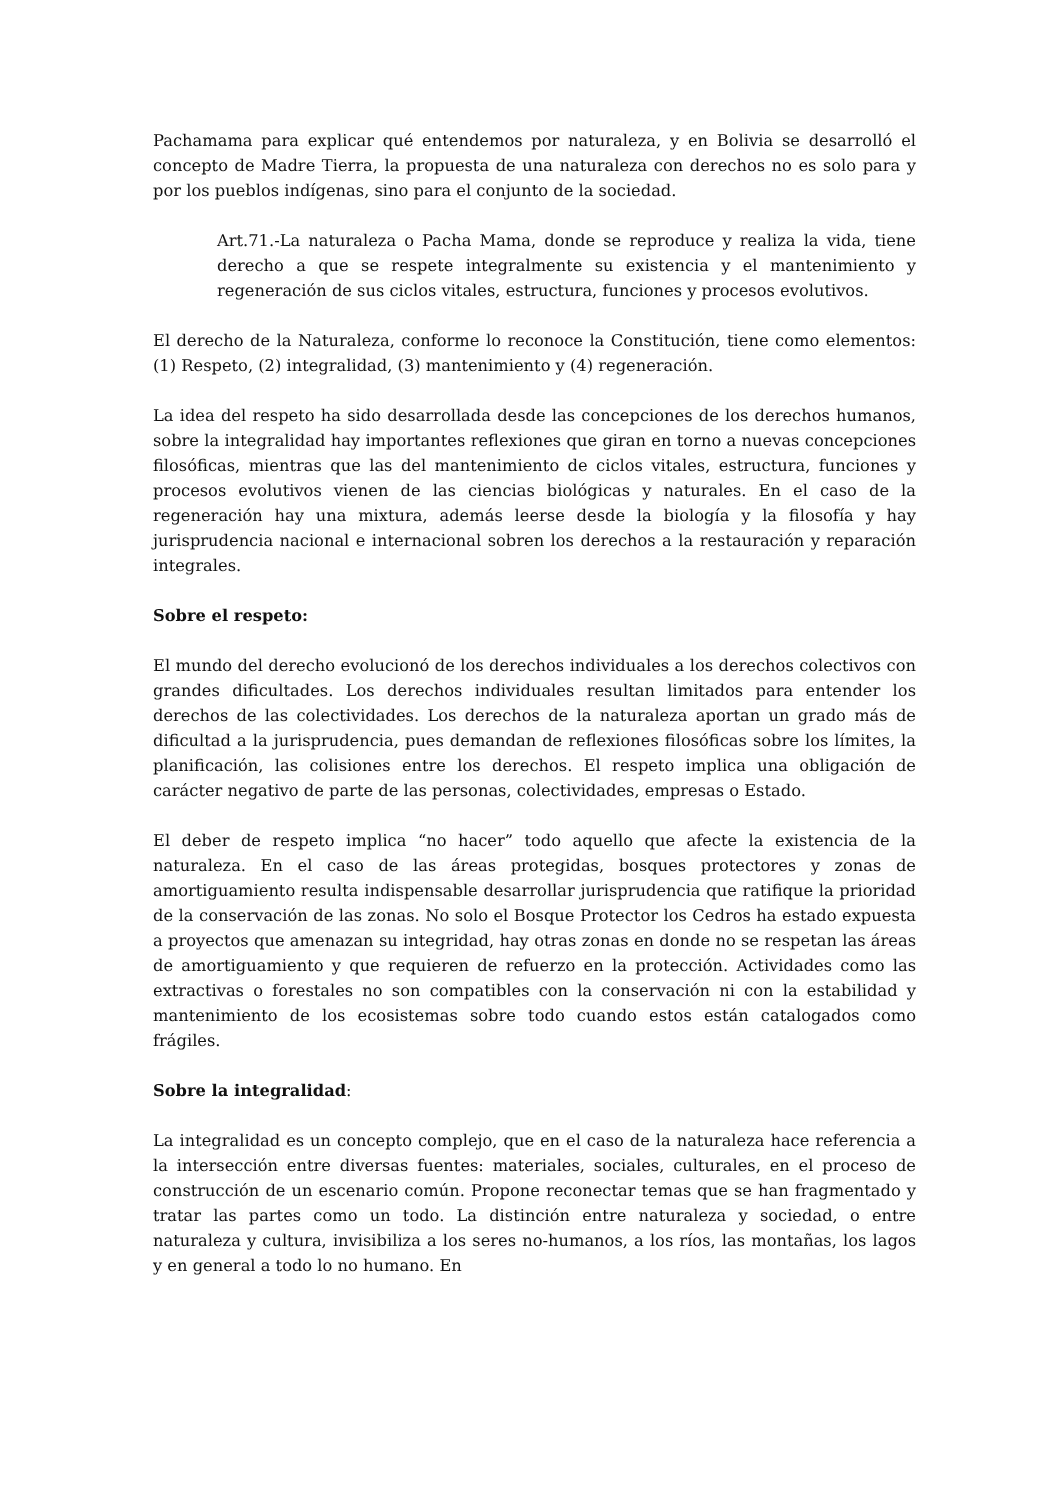Pachamama para explicar qué entendemos por naturaleza, y en Bolivia se desarrolló el concepto de Madre Tierra, la propuesta de una naturaleza con derechos no es solo para y por los pueblos indígenas, sino para el conjunto de la sociedad.
Art.71.-La naturaleza o Pacha Mama, donde se reproduce y realiza la vida, tiene derecho a que se respete integralmente su existencia y el mantenimiento y regeneración de sus ciclos vitales, estructura, funciones y procesos evolutivos.
El derecho de la Naturaleza, conforme lo reconoce la Constitución, tiene como elementos: (1) Respeto, (2) integralidad, (3) mantenimiento y (4) regeneración.
La idea del respeto ha sido desarrollada desde las concepciones de los derechos humanos, sobre la integralidad hay importantes reflexiones que giran en torno a nuevas concepciones filosóficas, mientras que las del mantenimiento de ciclos vitales, estructura, funciones y procesos evolutivos vienen de las ciencias biológicas y naturales. En el caso de la regeneración hay una mixtura, además leerse desde la biología y la filosofía y hay jurisprudencia nacional e internacional sobren los derechos a la restauración y reparación integrales.
Sobre el respeto:
El mundo del derecho evolucionó de los derechos individuales a los derechos colectivos con grandes dificultades. Los derechos individuales resultan limitados para entender los derechos de las colectividades. Los derechos de la naturaleza aportan un grado más de dificultad a la jurisprudencia, pues demandan de reflexiones filosóficas sobre los límites, la planificación, las colisiones entre los derechos. El respeto implica una obligación de carácter negativo de parte de las personas, colectividades, empresas o Estado.
El deber de respeto implica “no hacer” todo aquello que afecte la existencia de la naturaleza. En el caso de las áreas protegidas, bosques protectores y zonas de amortiguamiento resulta indispensable desarrollar jurisprudencia que ratifique la prioridad de la conservación de las zonas. No solo el Bosque Protector los Cedros ha estado expuesta a proyectos que amenazan su integridad, hay otras zonas en donde no se respetan las áreas de amortiguamiento y que requieren de refuerzo en la protección. Actividades como las extractivas o forestales no son compatibles con la conservación ni con la estabilidad y mantenimiento de los ecosistemas sobre todo cuando estos están catalogados como frágiles.
Sobre la integralidad:
La integralidad es un concepto complejo, que en el caso de la naturaleza hace referencia a la intersección entre diversas fuentes: materiales, sociales, culturales, en el proceso de construcción de un escenario común. Propone reconectar temas que se han fragmentado y tratar las partes como un todo. La distinción entre naturaleza y sociedad, o entre naturaleza y cultura, invisibiliza a los seres no-humanos, a los ríos, las montañas, los lagos y en general a todo lo no humano. En